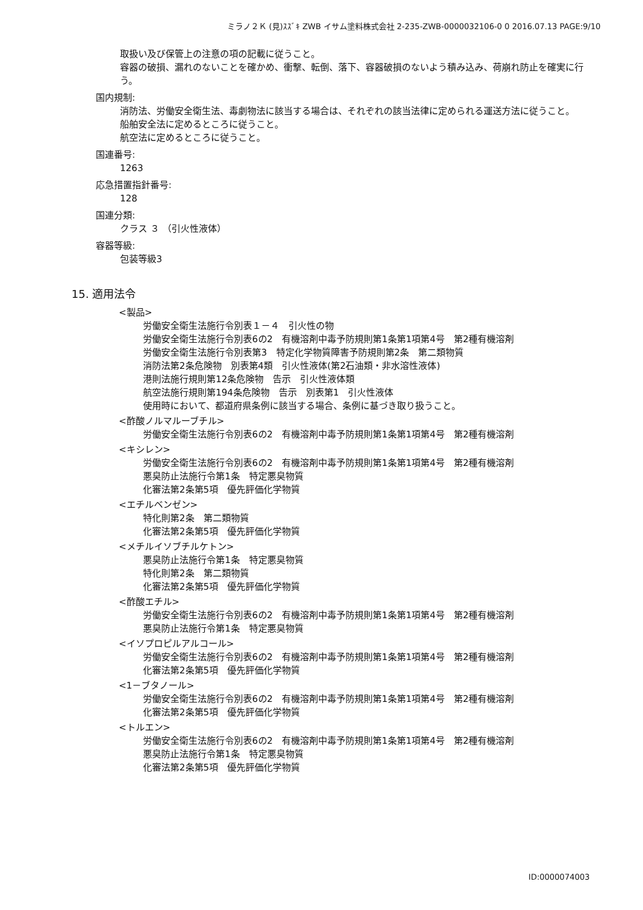ミラノ２Ｋ (見)ｽｽﾞｷ ZWB イサム塗料株式会社 2-235-ZWB-0000032106-0 0 2016.07.13 PAGE:9/10
取扱い及び保管上の注意の項の記載に従うこと。
容器の破損、漏れのないことを確かめ、衝撃、転倒、落下、容器破損のないよう積み込み、荷崩れ防止を確実に行う。
国内規制:
消防法、労働安全衛生法、毒劇物法に該当する場合は、それぞれの該当法律に定められる運送方法に従うこと。
船舶安全法に定めるところに従うこと。
航空法に定めるところに従うこと。
国連番号:
1263
応急措置指針番号:
128
国連分類:
クラス ３ （引火性液体）
容器等級:
包装等級3
15. 適用法令
<製品>
労働安全衛生法施行令別表１－４　引火性の物
労働安全衛生法施行令別表6の2　有機溶剤中毒予防規則第1条第1項第4号　第2種有機溶剤
労働安全衛生法施行令別表第3　特定化学物質障害予防規則第2条　第二類物質
消防法第2条危険物　別表第4類　引火性液体(第2石油類・非水溶性液体)
港則法施行規則第12条危険物　告示　引火性液体類
航空法施行規則第194条危険物　告示　別表第1　引火性液体
使用時において、都道府県条例に該当する場合、条例に基づき取り扱うこと。
<酢酸ノルマルーブチル>
労働安全衛生法施行令別表6の2　有機溶剤中毒予防規則第1条第1項第4号　第2種有機溶剤
<キシレン>
労働安全衛生法施行令別表6の2　有機溶剤中毒予防規則第1条第1項第4号　第2種有機溶剤
悪臭防止法施行令第1条　特定悪臭物質
化審法第2条第5項　優先評価化学物質
<エチルベンゼン>
特化則第2条　第二類物質
化審法第2条第5項　優先評価化学物質
<メチルイソブチルケトン>
悪臭防止法施行令第1条　特定悪臭物質
特化則第2条　第二類物質
化審法第2条第5項　優先評価化学物質
<酢酸エチル>
労働安全衛生法施行令別表6の2　有機溶剤中毒予防規則第1条第1項第4号　第2種有機溶剤
悪臭防止法施行令第1条　特定悪臭物質
<イソプロピルアルコール>
労働安全衛生法施行令別表6の2　有機溶剤中毒予防規則第1条第1項第4号　第2種有機溶剤
化審法第2条第5項　優先評価化学物質
<1－ブタノール>
労働安全衛生法施行令別表6の2　有機溶剤中毒予防規則第1条第1項第4号　第2種有機溶剤
化審法第2条第5項　優先評価化学物質
<トルエン>
労働安全衛生法施行令別表6の2　有機溶剤中毒予防規則第1条第1項第4号　第2種有機溶剤
悪臭防止法施行令第1条　特定悪臭物質
化審法第2条第5項　優先評価化学物質
ID:0000074003